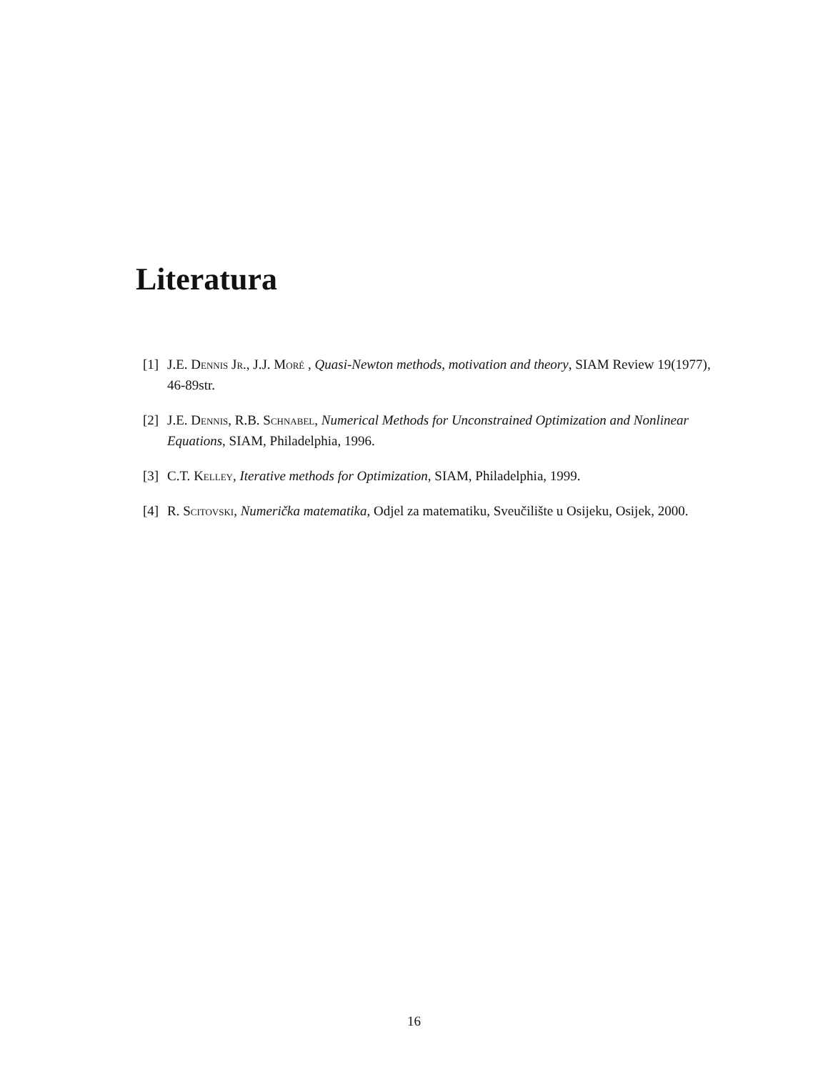Literatura
[1] J.E. Dennis Jr., J.J. Moré , Quasi-Newton methods, motivation and theory, SIAM Review 19(1977), 46-89str.
[2] J.E. Dennis, R.B. Schnabel, Numerical Methods for Unconstrained Optimization and Nonlinear Equations, SIAM, Philadelphia, 1996.
[3] C.T. Kelley, Iterative methods for Optimization, SIAM, Philadelphia, 1999.
[4] R. Scitovski, Numerička matematika, Odjel za matematiku, Sveučilište u Osijeku, Osijek, 2000.
16